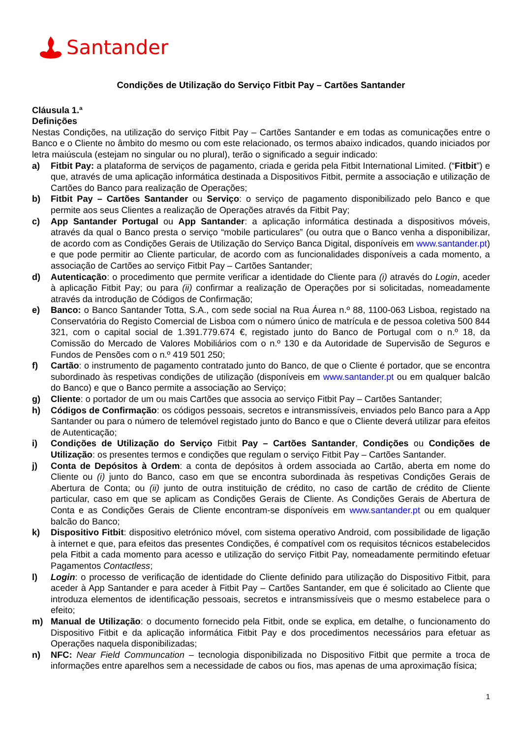Santander
Condições de Utilização do Serviço Fitbit Pay – Cartões Santander
Cláusula 1.ª
Definições
Nestas Condições, na utilização do serviço Fitbit Pay – Cartões Santander e em todas as comunicações entre o Banco e o Cliente no âmbito do mesmo ou com este relacionado, os termos abaixo indicados, quando iniciados por letra maiúscula (estejam no singular ou no plural), terão o significado a seguir indicado:
a) Fitbit Pay: a plataforma de serviços de pagamento, criada e gerida pela Fitbit International Limited. (“Fitbit”) e que, através de uma aplicação informática destinada a Dispositivos Fitbit, permite a associação e utilização de Cartões do Banco para realização de Operações;
b) Fitbit Pay – Cartões Santander ou Serviço: o serviço de pagamento disponibilizado pelo Banco e que permite aos seus Clientes a realização de Operações através da Fitbit Pay;
c) App Santander Portugal ou App Santander: a aplicação informática destinada a dispositivos móveis, através da qual o Banco presta o serviço “mobile particulares” (ou outra que o Banco venha a disponibilizar, de acordo com as Condições Gerais de Utilização do Serviço Banca Digital, disponíveis em www.santander.pt) e que pode permitir ao Cliente particular, de acordo com as funcionalidades disponíveis a cada momento, a associação de Cartões ao serviço Fitbit Pay – Cartões Santander;
d) Autenticação: o procedimento que permite verificar a identidade do Cliente para (i) através do Login, aceder à aplicação Fitbit Pay; ou para (ii) confirmar a realização de Operações por si solicitadas, nomeadamente através da introdução de Códigos de Confirmação;
e) Banco: o Banco Santander Totta, S.A., com sede social na Rua Áurea n.º 88, 1100-063 Lisboa, registado na Conservatória do Registo Comercial de Lisboa com o número único de matrícula e de pessoa coletiva 500 844 321, com o capital social de 1.391.779.674 €, registado junto do Banco de Portugal com o n.º 18, da Comissão do Mercado de Valores Mobiliários com o n.º 130 e da Autoridade de Supervisão de Seguros e Fundos de Pensões com o n.º 419 501 250;
f) Cartão: o instrumento de pagamento contratado junto do Banco, de que o Cliente é portador, que se encontra subordinado às respetivas condições de utilização (disponíveis em www.santander.pt ou em qualquer balcão do Banco) e que o Banco permite a associação ao Serviço;
g) Cliente: o portador de um ou mais Cartões que associa ao serviço Fitbit Pay – Cartões Santander;
h) Códigos de Confirmação: os códigos pessoais, secretos e intransmissíveis, enviados pelo Banco para a App Santander ou para o número de telemóvel registado junto do Banco e que o Cliente deverá utilizar para efeitos de Autenticação;
i) Condições de Utilização do Serviço Fitbit Pay – Cartões Santander, Condições ou Condições de Utilização: os presentes termos e condições que regulam o serviço Fitbit Pay – Cartões Santander.
j) Conta de Depósitos à Ordem: a conta de depósitos à ordem associada ao Cartão, aberta em nome do Cliente ou (i) junto do Banco, caso em que se encontra subordinada às respetivas Condições Gerais de Abertura de Conta; ou (ii) junto de outra instituição de crédito, no caso de cartão de crédito de Cliente particular, caso em que se aplicam as Condições Gerais de Cliente. As Condições Gerais de Abertura de Conta e as Condições Gerais de Cliente encontram-se disponíveis em www.santander.pt ou em qualquer balcão do Banco;
k) Dispositivo Fitbit: dispositivo eletrónico móvel, com sistema operativo Android, com possibilidade de ligação à internet e que, para efeitos das presentes Condições, é compatível com os requisitos técnicos estabelecidos pela Fitbit a cada momento para acesso e utilização do serviço Fitbit Pay, nomeadamente permitindo efetuar Pagamentos Contactless;
l) Login: o processo de verificação de identidade do Cliente definido para utilização do Dispositivo Fitbit, para aceder à App Santander e para aceder à Fitbit Pay – Cartões Santander, em que é solicitado ao Cliente que introduza elementos de identificação pessoais, secretos e intransmissíveis que o mesmo estabelece para o efeito;
m) Manual de Utilização: o documento fornecido pela Fitbit, onde se explica, em detalhe, o funcionamento do Dispositivo Fitbit e da aplicação informática Fitbit Pay e dos procedimentos necessários para efetuar as Operações naquela disponibilizadas;
n) NFC: Near Field Communcation – tecnologia disponibilizada no Dispositivo Fitbit que permite a troca de informações entre aparelhos sem a necessidade de cabos ou fios, mas apenas de uma aproximação física;
1